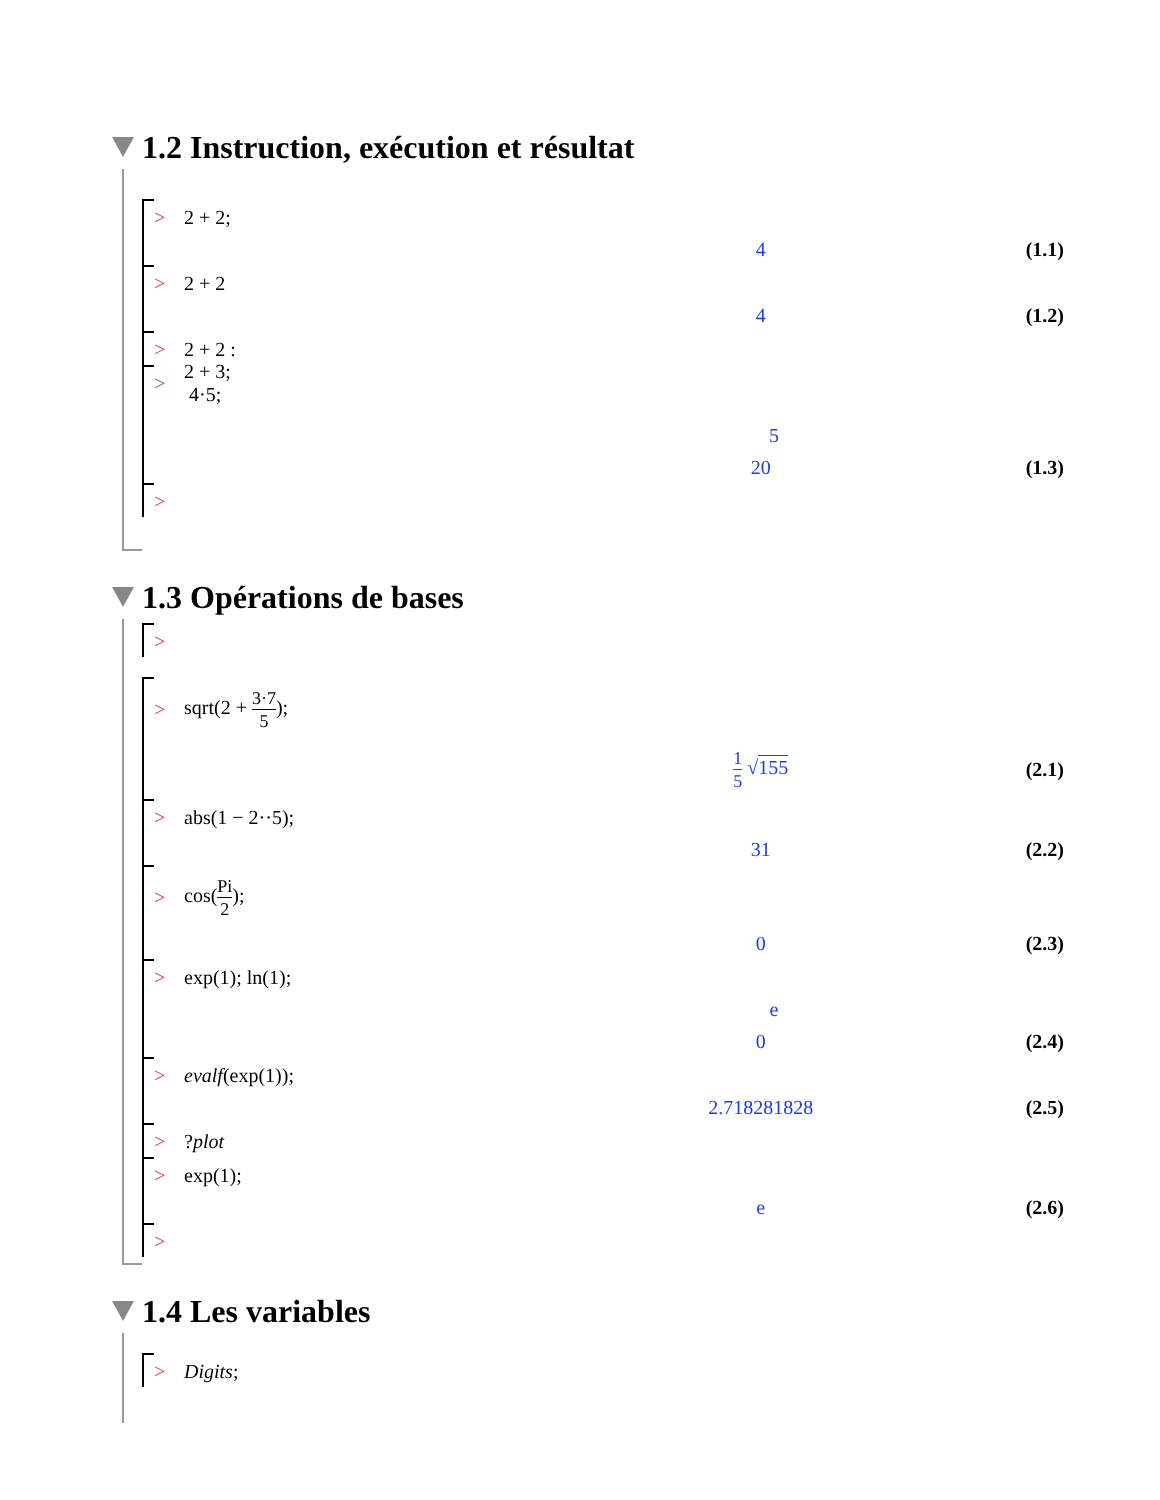1.2 Instruction, exécution et résultat
> 2 + 2;
4 (1.1)
> 2 + 2
4 (1.2)
> 2 + 2 :
> 2 + 3;
4·5;
5
20 (1.3)
>
1.3 Opérations de bases
>
> sqrt(2 + 3·7 5);
1 5 √155 (2.1)
> abs(1 − 2··5);
31 (2.2)
> cos(Pi 2);
0 (2.3)
> exp(1); ln(1);
e
0 (2.4)
> evalf(exp(1));
2.718281828 (2.5)
>?plot
> exp(1);
e (2.6)
>
1.4 Les variables
> Digits;